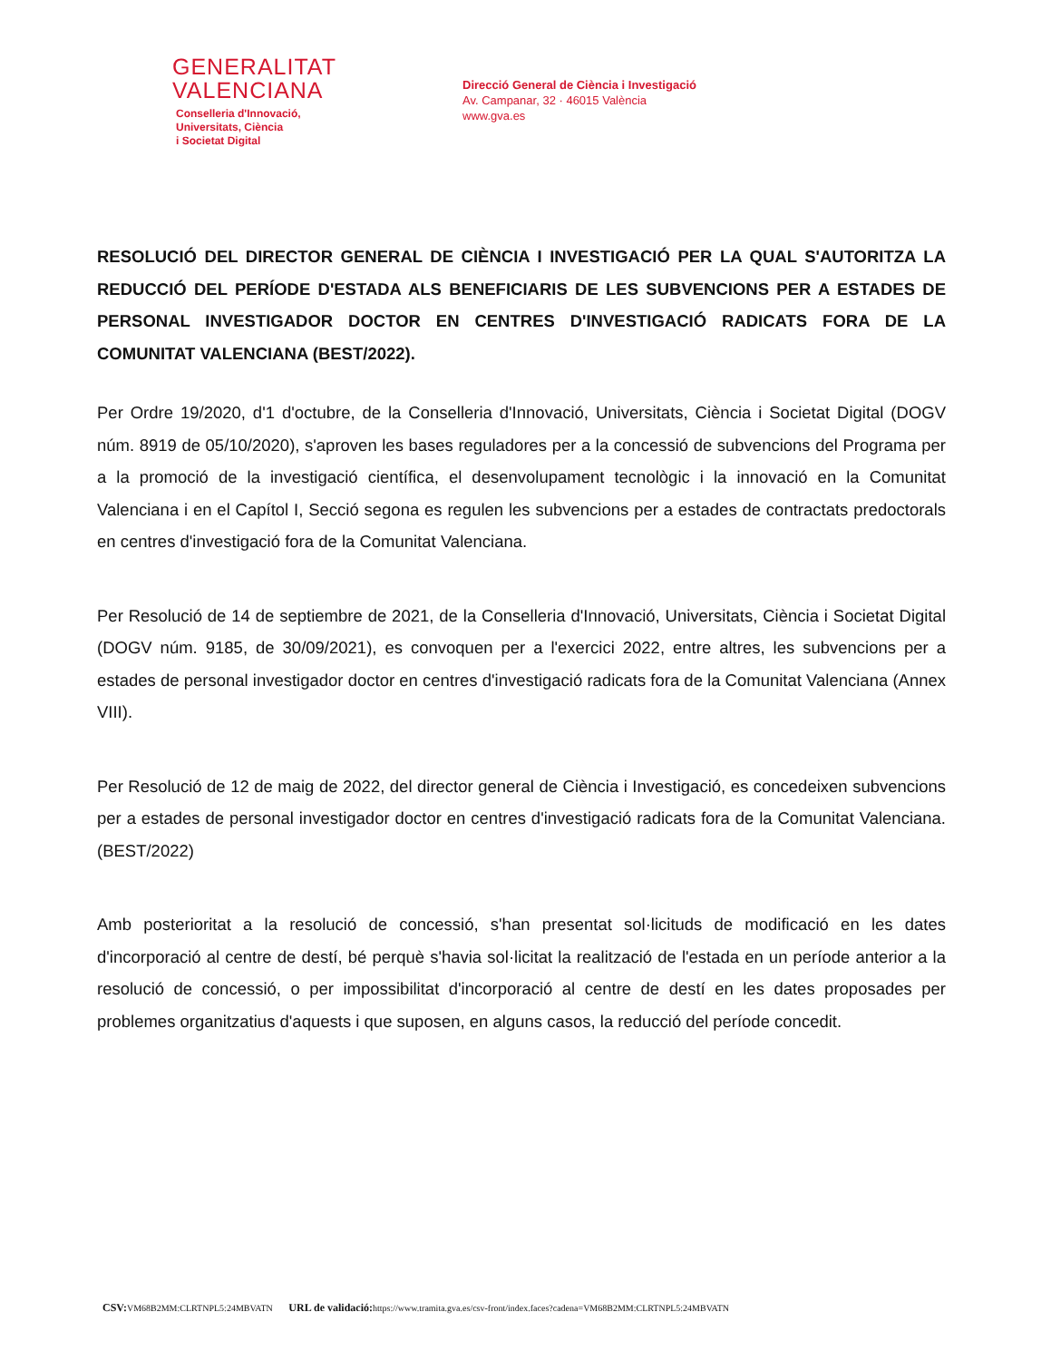GENERALITAT
VALENCIANA
Conselleria d'Innovació,
Universitats, Ciència
i Societat Digital
Direcció General de Ciència i Investigació
Av. Campanar, 32 · 46015 València
www.gva.es
RESOLUCIÓ DEL DIRECTOR GENERAL DE CIÈNCIA I INVESTIGACIÓ PER LA QUAL S'AUTORITZA LA REDUCCIÓ DEL PERÍODE D'ESTADA ALS BENEFICIARIS DE LES SUBVENCIONS PER A ESTADES DE PERSONAL INVESTIGADOR DOCTOR EN CENTRES D'INVESTIGACIÓ RADICATS FORA DE LA COMUNITAT VALENCIANA (BEST/2022).
Per Ordre 19/2020, d'1 d'octubre, de la Conselleria d'Innovació, Universitats, Ciència i Societat Digital (DOGV núm. 8919 de 05/10/2020), s'aproven les bases reguladores per a la concessió de subvencions del Programa per a la promoció de la investigació científica, el desenvolupament tecnològic i la innovació en la Comunitat Valenciana i en el Capítol I, Secció segona es regulen les subvencions per a estades de contractats predoctorals en centres d'investigació fora de la Comunitat Valenciana.
Per Resolució de 14 de septiembre de 2021, de la Conselleria d'Innovació, Universitats, Ciència i Societat Digital (DOGV núm. 9185, de 30/09/2021), es convoquen per a l'exercici 2022, entre altres, les subvencions per a estades de personal investigador doctor en centres d'investigació radicats fora de la Comunitat Valenciana (Annex VIII).
Per Resolució de 12 de maig de 2022, del director general de Ciència i Investigació, es concedeixen subvencions per a estades de personal investigador doctor en centres d'investigació radicats fora de la Comunitat Valenciana. (BEST/2022)
Amb posterioritat a la resolució de concessió, s'han presentat sol·licituds de modificació en les dates d'incorporació al centre de destí, bé perquè s'havia sol·licitat la realització de l'estada en un període anterior a la resolució de concessió, o per impossibilitat d'incorporació al centre de destí en les dates proposades per problemes organitzatius d'aquests i que suposen, en alguns casos, la reducció del període concedit.
CSV: VM68B2MM:CLRTNPL5:24MBVATN URL de validació: https://www.tramita.gva.es/csv-front/index.faces?cadena=VM68B2MM:CLRTNPL5:24MBVATN